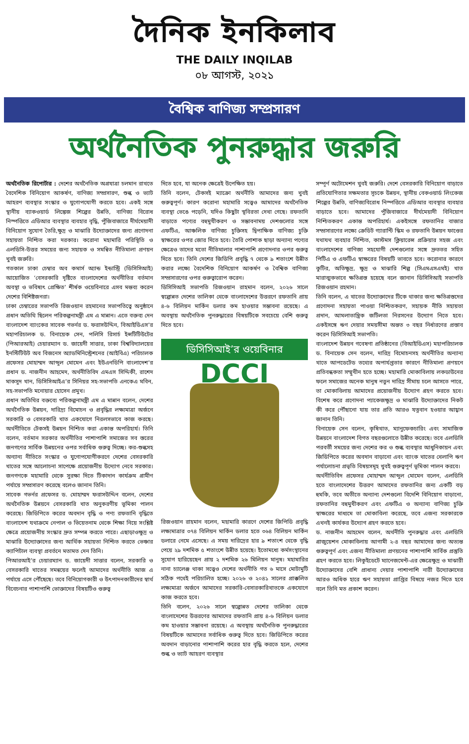দৈনিক ইনকিলাব
THE DAILY INQILAB
০৮ আগস্ট, ২০২১
বৈশ্বিক বাণিজ্য সম্প্রসারণ
অর্থনৈতিক পুনরুদ্ধার জরুরি
অর্থনৈতিক রিপোর্টার : দেশের অর্থনৈতিক অগ্রযাত্রা চলমান রাখতে বৈদেশিক বিনিয়োগ আকর্ষণ, বাণিজ্য সম্প্রসারণ, শুল্ক ও ভ্যাট আহরণ ব্যবস্থার সংস্কার ও যুগোপযোগী করতে হবে। একই সঙ্গে স্থানীয় ব্যাকওয়ার্ড লিঙ্কেজ শিল্পের উন্নতি, বাণিজ্য বিরোধ নিস্পত্তিতে এডিআর ব্যবস্থার ব্যবহার বৃদ্ধি, পুঁজিবাজারে দীর্ঘমেয়াদী বিনিয়োগ সুযোগ তৈরি,ক্ষুদ্র ও মাঝারি উদ্যোক্তাদের জন্য প্রণোদনা সহায়তা নিশ্চিত করা দরকার। করোনা মহামারি পরিস্থিতি ও এলডিসি-উত্তর সময়ের জন্য সহায়ক ও সমন্বিত নীতিমালা প্রণয়ন খুবই জরুরি।
গতকাল ঢাকা চেম্বার অব কমার্স অ্যান্ড ইন্ডাস্ট্রি (ডিসিসিআই) আয়োজিত ‘বেসরকারি দৃষ্টিতে বাংলাদেশের অর্থনীতির বর্তমান অবস্থা ও ভবিষ্যৎ প্রেক্ষিত’ শীর্ষক ওয়েবিনারে এসব মন্তব্য করেন দেশের বিশিষ্টজনরা।
ঢাকা চেম্বারের সভাপতি রিজওয়ান রহমানের সভাপতিত্বে অনুষ্ঠানে প্রধান অতিথি ছিলেন পরিকল্পনামন্ত্রী এম এ মান্নান। এতে বক্তব্য দেন বাংলাদেশ ব্যাংকের সাবেক গভর্নর ড. ফরাসউদ্দিন, বিআইডিএস’র মহাপরিচালক ড. বিনায়েক সেন, পলিসি রিসার্চ ইন্সটিটিউটের (পিআরআই) চেয়ারম্যান ড. জায়েদী সাত্তার, ঢাকা বিশ্ববিদ্যালয়ের ইনস্টিটিউট অব বিজনেস অ্যাডমিনিস্ট্রেশনের (আইবিএ) পরিচালক প্রফেসর মোহাম্মদ আব্দুল মোমেন এবং ইউএনডিপি বাংলাদেশ’র প্রধান ড. নাজনীন আহমেদ, অর্থনীতিবিদ এমএস সিদ্দিকী, রাশেদ মাকসুদ খান, ডিসিসিআইএ’র সিনিয়র সহ-সভাপতি এনকেএ মবিন, সহ-সভাপতি মনোয়ার হোসেন প্রমুখ।
প্রধান অতিথির বক্তব্যে পরিকল্পনামন্ত্রী এম এ মান্নান বলেন, দেশের অর্থনৈতিক উন্নয়ন, দারিদ্র্য বিমোচন ও প্রবৃদ্ধির লক্ষ্যমাত্রা অর্জনে সরকারি ও বেসরকারি খাত একযোগে নিরলসভাবে কাজ করছে। অর্থনীতিতে টেকসই উন্নয়ন নিশ্চিত করা একান্ত অপরিহার্য। তিনি বলেন, বর্তমান সরকার অর্থনীতির পাশাপাশি সমাজের সব স্তরের জনগণের সার্বিক উন্নয়নের ওপর সর্বাধিক গুরুত্ব দিচ্ছে। কর-শুল্কসহ অন্যান্য নীতিতে সংস্কার ও যুগোপযোগীকরণে দেশের বেসরকারি খাতের সঙ্গে আলোচনা সাপেক্ষে প্রয়োজনীয় উদ্যোগ নেবে সরকার। জনগণকে মহামারি থেকে সুরক্ষা দিতে টিকাদান কার্যক্রম গ্রামীণ পর্যায়ে সম্প্রসারণ করেছে বলেও জানান তিনি।
সাবেক গভর্নর প্রফেসর ড. মোহাম্মদ ফরাসউদ্দিন বলেন, দেশের অর্থনৈতিক উন্নয়নে বেসরকারি খাত অনুকরণীয় ভূমিকা পালন করেছে। জিডিপিতে করের অবদান বৃদ্ধি ও পণ্য রফতানি বৃদ্ধিতে বাংলাদেশ যথাক্রমে নেপাল ও ভিয়েতনাম থেকে শিক্ষা নিয়ে সংশ্লিষ্ট ক্ষেত্রে প্রয়োজনীয় সংস্কার দ্রুত সম্পন্ন করতে পারে। এছাড়াওক্ষুদ্র ও মাঝারি উদ্যোক্তাদের জন্য আর্থিক সহায়তা নিশ্চিত করতে ভেঞ্চার ক্যাপিটাল ব্যবস্থা প্রবর্তনে মতামত দেন তিনি।
পিআরআই’র চেয়ারম্যান ড. জায়েদী সাত্তার বলেন, সরকারি ও বেসরকারি খাতের সমন্বয়ের ফলেই আমাদের অর্থনীতি আজ এ পর্যায়ে এসে পৌঁছেছে। তবে বিনিয়োগকারী ও উৎপাদনকারীদের স্বার্থ বিবেচনার পাশাপাশি ভোক্তাদের বিষয়টিও গুরুত্ব
দিতে হবে, যা অনেক ক্ষেত্রেই উপেক্ষিত হয়।
তিনি বলেন, টেকসই ম্যাক্রো অর্থনীতি আমাদের জন্য খুবই গুরুত্বপূর্ণ। কারণ করোনা মহামারি সত্ত্বেও আমাদের অর্থনৈতিক ব্যবস্থা ভেঙে পড়েনি, যদিও কিছুটা স্থবিরতা দেখা গেছে। রফতানি বাড়াতে পণ্যের বহুমুখীকরণ ও সম্ভাবনাময় দেশগুলোর সঙ্গে এফটিএ, আঞ্চলিক বাণিজ্য চুক্তিসহ দ্বিপাক্ষিক বাণিজ্য চুক্তি স্বাক্ষরের ওপর জোর দিতে হবে। তৈরি পোশাক ছাড়া অন্যান্য পণ্যের ক্ষেত্রেও তাদের মতো নীতিমালার পাশাপাশি প্রণোদনার ওপর গুরুত্ব দিতে হবে। তিনি দেশের জিডিপি প্রবৃদ্ধি ৭ থেকে ৯ শতাংশে উন্নীত করার লক্ষ্যে বৈদেশিক বিনিয়োগ আকর্ষণ ও বৈশ্বিক বাণিজ্য সম্প্রসারণের ওপর গুরুত্বারোপ করেন।
ডিসিসিআই সভাপতি রিজওয়ান রাহমান বলেন, ২০২৬ সালে স্বল্পোন্নত দেশের তালিকা থেকে বাংলাদেশের উত্তরণে রফতানি প্রায় ৪-৬ বিলিয়ন মার্কিন ডলার কম হাওয়ার সম্ভাবনা রয়েছে। এ অবস্থায় অর্থনৈতিক পুনরুদ্ধারের বিষয়টিকে সবচেয়ে বেশি গুরুত্ব দিতে হবে।
ডিসিসিআই’র ওয়েবিনার
DCCI
রিজওয়ান রাহমান বলেন, মহামারি কারণে দেশের জিপিডি প্রবৃদ্ধি লক্ষ্যমাত্রার ৩৭৪ বিলিয়ন মার্কিন ডলার হতে ৩৬৪ বিলিয়ন মার্কিন ডলারে নেমে এসেছে। এ সময় দারিদ্রের হার ৯ শতাংশ থেকে বৃদ্ধি পেয়ে ২৯ দশমিক ৫ শতাংশে উন্নীত হয়েছে। ইতোমধ্যে কর্মসংস্থানের সুযোগ হারিয়েছেন প্রায় ২ দশমিক ২৬ মিলিয়ন মানুষ। মহামারির নানা চ্যালেঞ্জ থাকা সত্ত্বেও দেশের অর্থনীতি গত ৬ মাসে মোটামুটি সঠিক পথেই পরিচালিত হচ্ছে। ২০২৬ ও ২০৪১ সালের প্রাক্কলিত লক্ষ্যমাত্রা অর্জনে আমাদের সরকারি-বেসারকারিখাতকে একযোগে কাজ করতে হবে।
তিনি বলেন, ২০২৬ সালে স্বল্পোন্নত দেশের তালিকা থেকে বাংলাদেশের উত্তরণের আমাদের রফতানি প্রায় ৪-৬ বিলিয়ন ডলার কম হাওয়ার সম্ভাবনা রয়েছে। এ অবস্থায় অর্থনৈতিক পুনরুদ্ধারের বিষয়টিকে আমাদের সর্বাধিক গুরুত্ব দিতে হবে। জিডিপিতে করের অবদান বাড়ানোর পাশাপাশি করের হার বৃদ্ধি করতে হলে, দেশের শুল্ক ও ভ্যাট আহরণ ব্যবস্থার
সম্পূর্ণ অটোমেশন খুবই জরুরি। দেশে বেসরকারি বিনিয়োগ বাড়াতে প্রতিযোগিতার সক্ষমতার সূচকে উন্নয়ন, স্থানীয় বেকওয়ার্ড লিংকেজ শিল্পের উন্নতি, বাণিজ্যবিরোধ নিস্পত্তিতে এডিআর ব্যবস্থার ব্যবহার বাড়াতে হবে। আমাদের পুঁজিবাজারে দীর্ঘমেয়াদী বিনিয়োগ নিশ্চিতকরণ একান্ত অপরিহার্য। একইসঙ্গে রফতানির বাজার সম্প্রসারণের লক্ষ্যে ক্রেডিট গ্যারান্টি স্কিম ও রফতানি উন্নয়ন ফাণ্ডের যথাযথ ব্যবহার নিশ্চিত, কাস্টমস ক্লিয়ারেন্স প্রক্রিয়ার সহজ এবং বাংলাদেশের বাণিজ্য সহযোগী দেশগুলোর সঙ্গে দ্রুততর সহিত পিটিএ ও এফটিএ স্বাক্ষরের বিষয়টি ভাবতে হবে। করোনার কারণে কুটির, অতিক্ষুদ্র, ক্ষুদ্র ও মাঝারি শিল্প (সিএমএসএমই) খাত মারাত্মকভাবে ক্ষতিগ্রস্ত হয়েছে বলে জানান ডিসিসিআই সভাপতি রিজওয়ান রহমান।
তিনি বলেন, এ খাতের উদ্যোক্তাদের টিকে থাকার জন্য ক্ষতিগ্রস্তদের প্রণোদনা সহায়তা পাওয়া নিশ্চিতকরণ, সহায়ক নীতি সহায়তা প্রদান, আমলাতান্ত্রিক জটিলতা নিরসনের উদ্যোগ নিতে হবে। একইসঙ্গে ঋণ দেয়ার সময়সীমা অন্তত ৩ বছর নির্ধারণের প্রস্তাব করেন ডিসিসিআই সভাপতি।
বাংলাদেশ উন্নয়ন গবেষণা প্রতিষ্ঠানের (বিআইডিএস) মহাপরিচালক ড. বিনায়েক সেন বলেন, দারিদ্র বিমোচনসহ অর্থনীতির অন্যান্য খাতে আপডেটেড তথ্যের অপার্যপ্ততার কারণে নীতিমালা প্রণয়নে প্রতিবন্ধকতা সম্মুখীন হতে হচ্ছে। মহামারি মোকাবিলায় লকডাউনের ফলে সমাজের অনেক মানুষ নতুন দারিদ্র সীমায় চলে আসতে পারে, তা মোকাবিলায় আমাদের প্রয়োজনীয় উদ্যোগ গ্রহণ করতে হবে। বিশেষ করে প্রণোদনা প্যাকেজক্ষুদ্র ও মাঝারি উদ্যোক্তাদের নিকট কী করে পৌঁছানো যায় তার প্রতি আরও যত্নবান হওয়ার আহ্বান জানান তিনি।
বিনায়েক সেন বলেন, কৃষিখাত, ম্যানুফেকচারিং এবং সামাজিক উন্নয়নে বাংলাদেশ বিগত বছরগুলোতে উন্নীত করেছে। তবে এলডিসি পরবর্তী সময়ের জন্য দেশের কর ও শুল্ক ব্যবস্থার আধুনিকায়ন এবং জিডিপিতে করের অবদান বাড়ানো এবং ব্যাংক খাতের খেলাপি ঋণ পর্যালোচনা প্রভৃতি বিষয়সমূহ খুবই গুরুত্বপূর্ণ ভূমিকা পালন করবে।
অর্থনীতিবিদ প্রফেসর মোহাম্মদ আব্দুল মোমেন বলেন, এলডিসি হতে বাংলাদেশের উত্তরণ আমাদের রফতানির জন্য একটি বড় হুমকি, তবে অতীতে অন্যান্য দেশগুলো বিদেশি বিনিয়োগ বাড়ানো, রফতানির বহুমুখীকরণ এবং এফটিএ ও অন্যান্য বাণিজ্য চুক্তি স্বাক্ষরের মাধ্যমে তা মোকাবিলা করেছে, তবে এজন্য সরকারকে এখনই কার্যকর উদ্যোগ গ্রহণ করতে হবে।
ড. নাজনীন আহমেদ বলেন, অর্থনীতি পুনরুদ্ধার এবং এলডিসি গ্রাজুয়েশন মোকাবিলায় আগামী ২-৪ বছর আমাদের জন্য অত্যন্ত গুরুত্বপূর্ণ এবং এজন্য নীতিমালা প্রণয়নের পাশাপাশি সার্বিক প্রস্তুতি গ্রহণ করতে হবে। লিকুইডেটে ম্যানেজমেন্ট-এর ক্ষেত্রেক্ষুদ্র ও মাঝারী উদ্যোক্তাদের বেশি প্রাধান্য দেয়ার পাশাপাশি নারী উদ্যোক্তাদের আরও অধিক হারে ঋণ সহায়তা প্রাপ্তির বিষয়ে নজর দিতে হবে বলে তিনি মত প্রকাশ করেন।